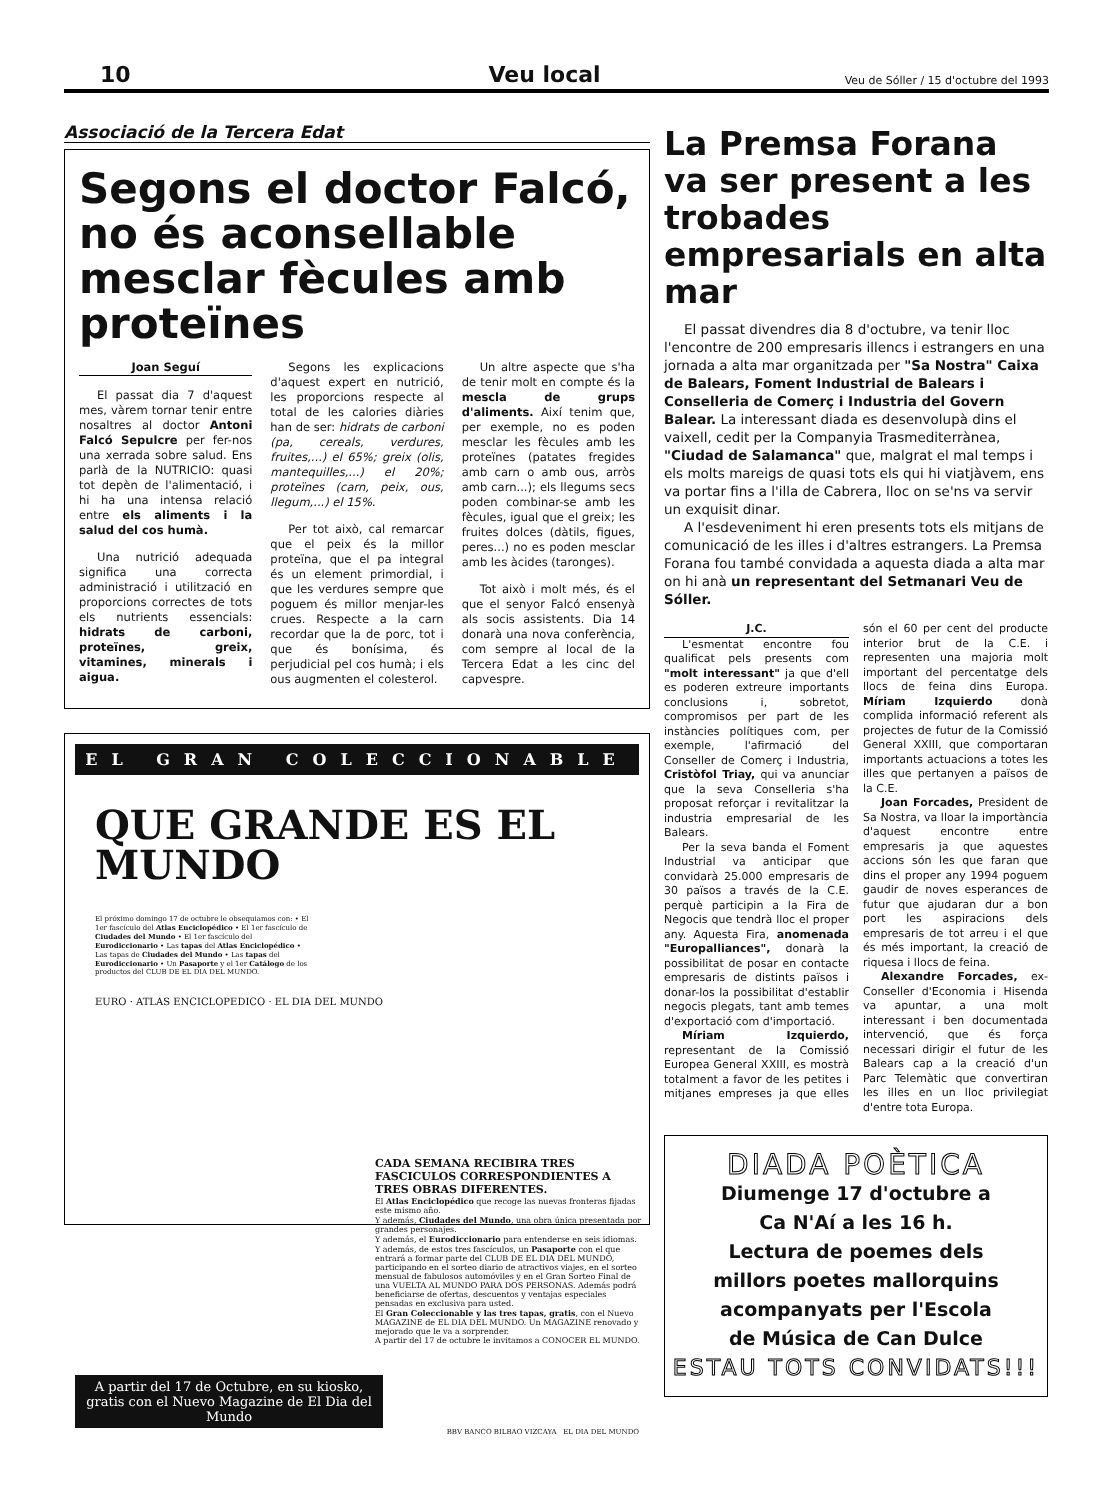10 Veu local Veu de Sóller / 15 d'octubre del 1993
Associació de la Tercera Edat
Segons el doctor Falcó, no és aconsellable mesclar fècules amb proteïnes
Joan Seguí
El passat dia 7 d'aquest mes, vàrem tornar tenir entre nosaltres al doctor Antoni Falcó Sepulcre per fer-nos una xerrada sobre salud. Ens parlà de la NUTRICIO: quasi tot depèn de l'alimentació, i hi ha una intensa relació entre els aliments i la salud del cos humà.
Una nutrició adequada significa una correcta administració i utilització en proporcions correctes de tots els nutrients essencials: hidrats de carboni, proteïnes, greix, vitamines, minerals i aigua.
Segons les explicacions d'aquest expert en nutrició, les proporcions respecte al total de les calories diàries han de ser: hidrats de carboni (pa, cereals, verdures, fruites,...) el 65%; greix (olis, mantequilles,...) el 20%; proteïnes (carn, peix, ous, llegum,...) el 15%.
Per tot això, cal remarcar que el peix és la millor proteïna, que el pa integral és un element primordial, i que les verdures sempre que poguem és millor menjar-les crues. Respecte a la carn recordar que la de porc, tot i que és bonísima, és perjudicial pel cos humà; i els ous augmenten el colesterol.
Un altre aspecte que s'ha de tenir molt en compte és la mescla de grups d'aliments. Així tenim que, per exemple, no es poden mesclar les fècules amb les proteïnes (patates fregides amb carn o amb ous, arròs amb carn...); els llegums secs poden combinar-se amb les fècules, igual que el greix; les fruites dolces (dàtils, figues, peres...) no es poden mesclar amb les àcides (taronges).
Tot això i molt més, és el que el senyor Falcó ensenyà als socis assistents. Dia 14 donarà una nova conferència, com sempre al local de la Tercera Edat a les cinc del capvespre.
EL GRAN COLECCIONABLE
QUE GRANDE ES EL MUNDO
El próximo domingo 17 de octubre le obsequiamos con: • El 1er fascículo del Atlas Enciclopédico • El 1er fascículo de Ciudades del Mundo • El 1er fascículo del Eurodiccionario • Las tapas del Atlas Enciclopédico • Las tapas de Ciudades del Mundo • Las tapas del Eurodiccionario • Un Pasaporte y el 1er Catálogo de los productos del CLUB DE EL DIA DEL MUNDO.
EURO · ATLAS ENCICLOPEDICO · EL DIA DEL MUNDO
CADA SEMANA RECIBIRA TRES FASCICULOS CORRESPONDIENTES A TRES OBRAS DIFERENTES.
El Atlas Enciclopédico que recoge las nuevas fronteras fijadas este mismo año.
Y además, Ciudades del Mundo, una obra única presentada por grandes personajes.
Y además, el Eurodiccionario para entenderse en seis idiomas.
Y además, de estos tres fascículos, un Pasaporte con el que entrará a formar parte del CLUB DE EL DIA DEL MUNDO, participando en el sorteo diario de atractivos viajes, en el sorteo mensual de fabulosos automóviles y en el Gran Sorteo Final de una VUELTA AL MUNDO PARA DOS PERSONAS. Además podrá beneficiarse de ofertas, descuentos y ventajas especiales pensadas en exclusiva para usted.
El Gran Coleccionable y las tres tapas, gratis, con el Nuevo MAGAZINE de EL DIA DEL MUNDO. Un MAGAZINE renovado y mejorado que le va a sorprender.
A partir del 17 de octubre le invitamos a CONOCER EL MUNDO.
A partir del 17 de Octubre, en su kiosko, gratis con el Nuevo Magazine de El Dia del Mundo
BBV BANCO BILBAO VIZCAYA EL DIA DEL MUNDO
La Premsa Forana va ser present a les trobades empresarials en alta mar
El passat divendres dia 8 d'octubre, va tenir lloc l'encontre de 200 empresaris illencs i estrangers en una jornada a alta mar organitzada per "Sa Nostra" Caixa de Balears, Foment Industrial de Balears i Conselleria de Comerç i Industria del Govern Balear. La interessant diada es desenvolupà dins el vaixell, cedit per la Companyia Trasmediterrànea, "Ciudad de Salamanca" que, malgrat el mal temps i els molts mareigs de quasi tots els qui hi viatjàvem, ens va portar fins a l'illa de Cabrera, lloc on se'ns va servir un exquisit dinar.
A l'esdeveniment hi eren presents tots els mitjans de comunicació de les illes i d'altres estrangers. La Premsa Forana fou també convidada a aquesta diada a alta mar on hi anà un representant del Setmanari Veu de Sóller.
J.C.
L'esmentat encontre fou qualificat pels presents com "molt interessant" ja que d'ell es poderen extreure importants conclusions i, sobretot, compromisos per part de les instàncies polítiques com, per exemple, l'afirmació del Conseller de Comerç i Industria, Cristòfol Triay, qui va anunciar que la seva Conselleria s'ha proposat reforçar i revitalitzar la industria empresarial de les Balears.
Per la seva banda el Foment Industrial va anticipar que convidarà 25.000 empresaris de 30 països a través de la C.E. perquè participin a la Fira de Negocis que tendrà lloc el proper any. Aquesta Fira, anomenada "Europalliances", donarà la possibilitat de posar en contacte empresaris de distints països i donar-los la possibilitat d'establir negocis plegats, tant amb temes d'exportació com d'importació.
Míriam Izquierdo, representant de la Comissió Europea General XXIII, es mostrà totalment a favor de les petites i mitjanes empreses ja que elles són el 60 per cent del producte interior brut de la C.E. i representen una majoria molt important del percentatge dels llocs de feina dins Europa. Míriam Izquierdo donà complida informació referent als projectes de futur de la Comissió General XXIII, que comportaran importants actuacions a totes les illes que pertanyen a països de la C.E.
Joan Forcades, President de Sa Nostra, va lloar la importància d'aquest encontre entre empresaris ja que aquestes accions són les que faran que dins el proper any 1994 poguem gaudir de noves esperances de futur que ajudaran dur a bon port les aspiracions dels empresaris de tot arreu i el que és més important, la creació de riquesa i llocs de feina.
Alexandre Forcades, ex-Conseller d'Economia i Hisenda va apuntar, a una molt interessant i ben documentada intervenció, que és força necessari dirigir el futur de les Balears cap a la creació d'un Parc Telemàtic que convertiran les illes en un lloc privilegiat d'entre tota Europa.
DIADA POÈTICA
Diumenge 17 d'octubre a
Ca N'Aí a les 16 h.
Lectura de poemes dels
millors poetes mallorquins
acompanyats per l'Escola
de Música de Can Dulce
ESTAU TOTS CONVIDATS!!!